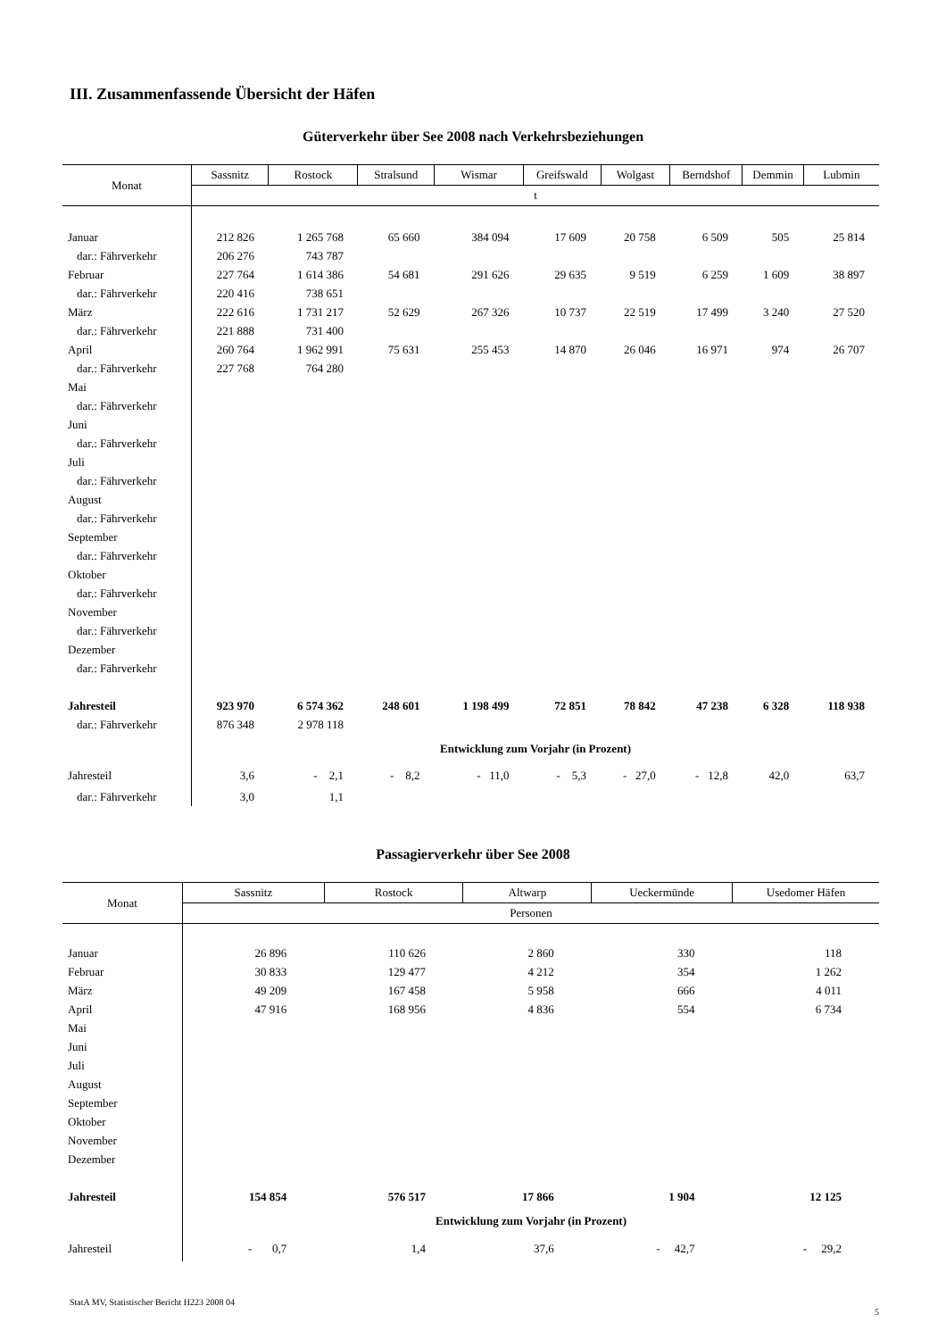III. Zusammenfassende Übersicht der Häfen
Güterverkehr über See 2008 nach Verkehrsbeziehungen
| Monat | Sassnitz | Rostock | Stralsund | Wismar | Greifswald | Wolgast | Berndshof | Demmin | Lubmin |
| --- | --- | --- | --- | --- | --- | --- | --- | --- | --- |
| | t | | | | | | | | |
| Januar | 212 826 | 1 265 768 | 65 660 | 384 094 | 17 609 | 20 758 | 6 509 | 505 | 25 814 |
| dar.: Fährverkehr | 206 276 | 743 787 | | | | | | | |
| Februar | 227 764 | 1 614 386 | 54 681 | 291 626 | 29 635 | 9 519 | 6 259 | 1 609 | 38 897 |
| dar.: Fährverkehr | 220 416 | 738 651 | | | | | | | |
| März | 222 616 | 1 731 217 | 52 629 | 267 326 | 10 737 | 22 519 | 17 499 | 3 240 | 27 520 |
| dar.: Fährverkehr | 221 888 | 731 400 | | | | | | | |
| April | 260 764 | 1 962 991 | 75 631 | 255 453 | 14 870 | 26 046 | 16 971 | 974 | 26 707 |
| dar.: Fährverkehr | 227 768 | 764 280 | | | | | | | |
| Mai | | | | | | | | | |
| dar.: Fährverkehr | | | | | | | | | |
| Juni | | | | | | | | | |
| dar.: Fährverkehr | | | | | | | | | |
| Juli | | | | | | | | | |
| dar.: Fährverkehr | | | | | | | | | |
| August | | | | | | | | | |
| dar.: Fährverkehr | | | | | | | | | |
| September | | | | | | | | | |
| dar.: Fährverkehr | | | | | | | | | |
| Oktober | | | | | | | | | |
| dar.: Fährverkehr | | | | | | | | | |
| November | | | | | | | | | |
| dar.: Fährverkehr | | | | | | | | | |
| Dezember | | | | | | | | | |
| dar.: Fährverkehr | | | | | | | | | |
| Jahresteil | 923 970 | 6 574 362 | 248 601 | 1 198 499 | 72 851 | 78 842 | 47 238 | 6 328 | 118 938 |
| dar.: Fährverkehr | 876 348 | 2 978 118 | | | | | | | |
| | Entwicklung zum Vorjahr (in Prozent) | | | | | | | | |
| Jahresteil | 3,6 | - 2,1 | - 8,2 | - 11,0 | - 5,3 | - 27,0 | - 12,8 | 42,0 | 63,7 |
| dar.: Fährverkehr | 3,0 | 1,1 | | | | | | | |
Passagierverkehr über See 2008
| Monat | Sassnitz | Rostock | Altwarp | Ueckermünde | Usedomer Häfen |
| --- | --- | --- | --- | --- | --- |
| | Personen | | | | |
| Januar | 26 896 | 110 626 | 2 860 | 330 | 118 |
| Februar | 30 833 | 129 477 | 4 212 | 354 | 1 262 |
| März | 49 209 | 167 458 | 5 958 | 666 | 4 011 |
| April | 47 916 | 168 956 | 4 836 | 554 | 6 734 |
| Mai | | | | | |
| Juni | | | | | |
| Juli | | | | | |
| August | | | | | |
| September | | | | | |
| Oktober | | | | | |
| November | | | | | |
| Dezember | | | | | |
| Jahresteil | 154 854 | 576 517 | 17 866 | 1 904 | 12 125 |
| | Entwicklung zum Vorjahr (in Prozent) | | | | |
| Jahresteil | - 0,7 | 1,4 | 37,6 | - 42,7 | - 29,2 |
StatA MV, Statistischer Bericht H223 2008 04
5